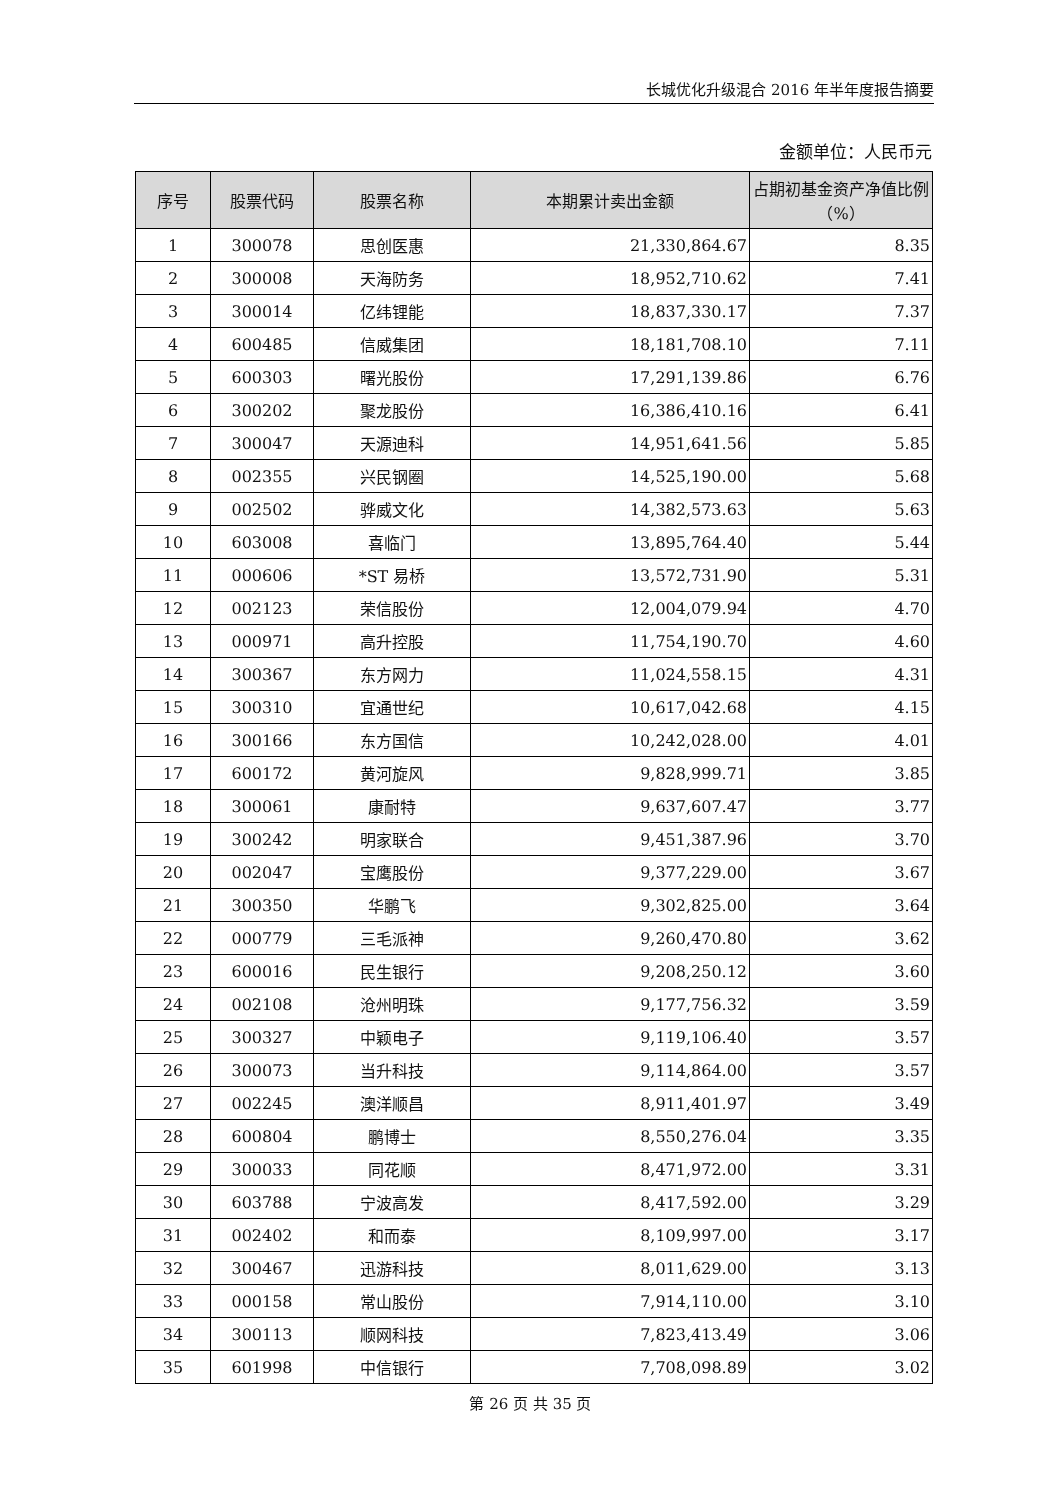长城优化升级混合 2016 年半年度报告摘要
金额单位：人民币元
| 序号 | 股票代码 | 股票名称 | 本期累计卖出金额 | 占期初基金资产净值比例（%） |
| --- | --- | --- | --- | --- |
| 1 | 300078 | 思创医惠 | 21,330,864.67 | 8.35 |
| 2 | 300008 | 天海防务 | 18,952,710.62 | 7.41 |
| 3 | 300014 | 亿纬锂能 | 18,837,330.17 | 7.37 |
| 4 | 600485 | 信威集团 | 18,181,708.10 | 7.11 |
| 5 | 600303 | 曙光股份 | 17,291,139.86 | 6.76 |
| 6 | 300202 | 聚龙股份 | 16,386,410.16 | 6.41 |
| 7 | 300047 | 天源迪科 | 14,951,641.56 | 5.85 |
| 8 | 002355 | 兴民钢圈 | 14,525,190.00 | 5.68 |
| 9 | 002502 | 骅威文化 | 14,382,573.63 | 5.63 |
| 10 | 603008 | 喜临门 | 13,895,764.40 | 5.44 |
| 11 | 000606 | *ST 易桥 | 13,572,731.90 | 5.31 |
| 12 | 002123 | 荣信股份 | 12,004,079.94 | 4.70 |
| 13 | 000971 | 高升控股 | 11,754,190.70 | 4.60 |
| 14 | 300367 | 东方网力 | 11,024,558.15 | 4.31 |
| 15 | 300310 | 宜通世纪 | 10,617,042.68 | 4.15 |
| 16 | 300166 | 东方国信 | 10,242,028.00 | 4.01 |
| 17 | 600172 | 黄河旋风 | 9,828,999.71 | 3.85 |
| 18 | 300061 | 康耐特 | 9,637,607.47 | 3.77 |
| 19 | 300242 | 明家联合 | 9,451,387.96 | 3.70 |
| 20 | 002047 | 宝鹰股份 | 9,377,229.00 | 3.67 |
| 21 | 300350 | 华鹏飞 | 9,302,825.00 | 3.64 |
| 22 | 000779 | 三毛派神 | 9,260,470.80 | 3.62 |
| 23 | 600016 | 民生银行 | 9,208,250.12 | 3.60 |
| 24 | 002108 | 沧州明珠 | 9,177,756.32 | 3.59 |
| 25 | 300327 | 中颖电子 | 9,119,106.40 | 3.57 |
| 26 | 300073 | 当升科技 | 9,114,864.00 | 3.57 |
| 27 | 002245 | 澳洋顺昌 | 8,911,401.97 | 3.49 |
| 28 | 600804 | 鹏博士 | 8,550,276.04 | 3.35 |
| 29 | 300033 | 同花顺 | 8,471,972.00 | 3.31 |
| 30 | 603788 | 宁波高发 | 8,417,592.00 | 3.29 |
| 31 | 002402 | 和而泰 | 8,109,997.00 | 3.17 |
| 32 | 300467 | 迅游科技 | 8,011,629.00 | 3.13 |
| 33 | 000158 | 常山股份 | 7,914,110.00 | 3.10 |
| 34 | 300113 | 顺网科技 | 7,823,413.49 | 3.06 |
| 35 | 601998 | 中信银行 | 7,708,098.89 | 3.02 |
第 26 页 共 35 页